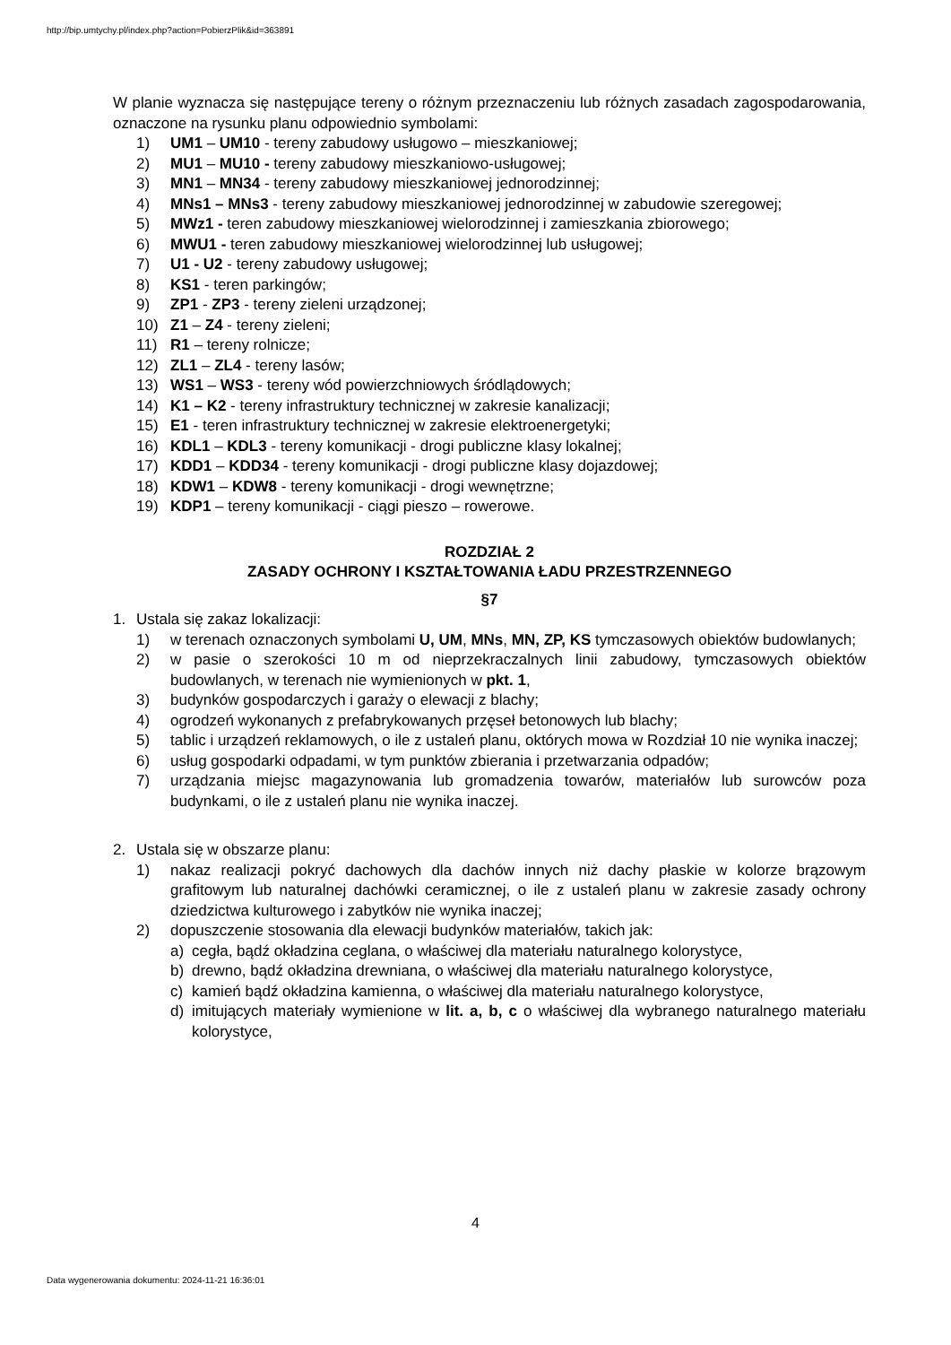http://bip.umtychy.pl/index.php?action=PobierzPlik&id=363891
W planie wyznacza się następujące tereny o różnym przeznaczeniu lub różnych zasadach zagospodarowania, oznaczone na rysunku planu odpowiednio symbolami:
1) UM1 – UM10 - tereny zabudowy usługowo – mieszkaniowej;
2) MU1 – MU10 - tereny zabudowy mieszkaniowo-usługowej;
3) MN1 – MN34 - tereny zabudowy mieszkaniowej jednorodzinnej;
4) MNs1 – MNs3 - tereny zabudowy mieszkaniowej jednorodzinnej w zabudowie szeregowej;
5) MWz1 - teren zabudowy mieszkaniowej wielorodzinnej i zamieszkania zbiorowego;
6) MWU1 - teren zabudowy mieszkaniowej wielorodzinnej lub usługowej;
7) U1 - U2 - tereny zabudowy usługowej;
8) KS1 - teren parkingów;
9) ZP1 - ZP3 - tereny zieleni urządzonej;
10) Z1 – Z4 - tereny zieleni;
11) R1 – tereny rolnicze;
12) ZL1 – ZL4 - tereny lasów;
13) WS1 – WS3 - tereny wód powierzchniowych śródlądowych;
14) K1 – K2 - tereny infrastruktury technicznej w zakresie kanalizacji;
15) E1 - teren infrastruktury technicznej w zakresie elektroenergetyki;
16) KDL1 – KDL3 - tereny komunikacji - drogi publiczne klasy lokalnej;
17) KDD1 – KDD34 - tereny komunikacji - drogi publiczne klasy dojazdowej;
18) KDW1 – KDW8 - tereny komunikacji - drogi wewnętrzne;
19) KDP1 – tereny komunikacji - ciągi pieszo – rowerowe.
ROZDZIAŁ 2
ZASADY OCHRONY I KSZTAŁTOWANIA ŁADU PRZESTRZENNEGO
§7
1. Ustala się zakaz lokalizacji:
1) w terenach oznaczonych symbolami U, UM, MNs, MN, ZP, KS tymczasowych obiektów budowlanych;
2) w pasie o szerokości 10 m od nieprzekraczalnych linii zabudowy, tymczasowych obiektów budowlanych, w terenach nie wymienionych w pkt. 1,
3) budynków gospodarczych i garaży o elewacji z blachy;
4) ogrodzeń wykonanych z prefabrykowanych przęseł betonowych lub blachy;
5) tablic i urządzeń reklamowych, o ile z ustaleń planu, októrych mowa w Rozdział 10 nie wynika inaczej;
6) usług gospodarki odpadami, w tym punktów zbierania i przetwarzania odpadów;
7) urządzania miejsc magazynowania lub gromadzenia towarów, materiałów lub surowców poza budynkami, o ile z ustaleń planu nie wynika inaczej.
2. Ustala się w obszarze planu:
1) nakaz realizacji pokryć dachowych dla dachów innych niż dachy płaskie w kolorze brązowym grafitowym lub naturalnej dachówki ceramicznej, o ile z ustaleń planu w zakresie zasady ochrony dziedzictwa kulturowego i zabytków nie wynika inaczej;
2) dopuszczenie stosowania dla elewacji budynków materiałów, takich jak:
a) cegła, bądź okładzina ceglana, o właściwej dla materiału naturalnego kolorystyce,
b) drewno, bądź okładzina drewniana, o właściwej dla materiału naturalnego kolorystyce,
c) kamień bądź okładzina kamienna, o właściwej dla materiału naturalnego kolorystyce,
d) imitujących materiały wymienione w lit. a, b, c o właściwej dla wybranego naturalnego materiału kolorystyce,
4
Data wygenerowania dokumentu: 2024-11-21 16:36:01